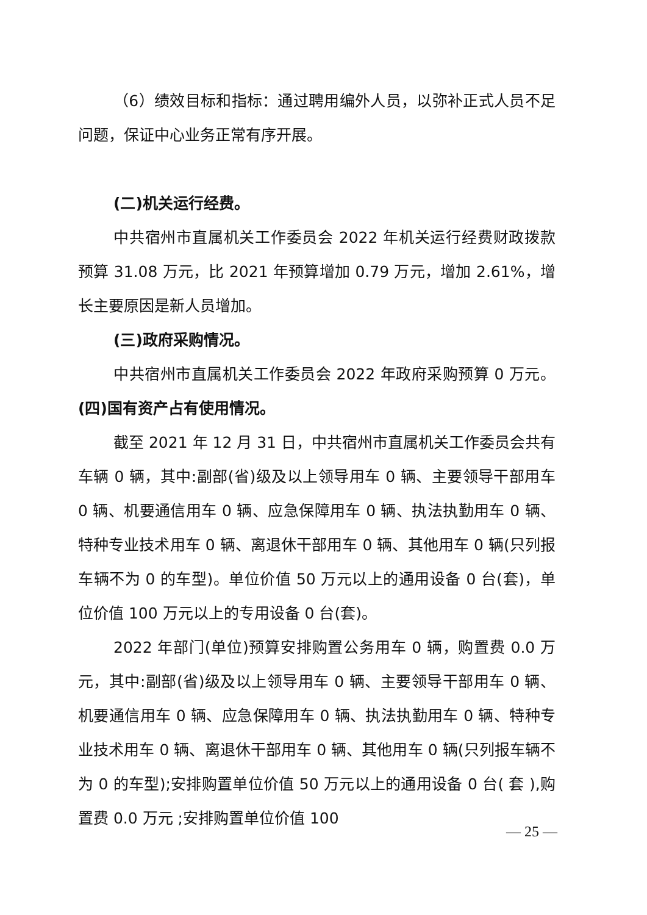（6）绩效目标和指标：通过聘用编外人员，以弥补正式人员不足问题，保证中心业务正常有序开展。
(二)机关运行经费。
中共宿州市直属机关工作委员会 2022 年机关运行经费财政拨款预算 31.08 万元，比 2021 年预算增加 0.79 万元，增加 2.61%，增长主要原因是新人员增加。
(三)政府采购情况。
中共宿州市直属机关工作委员会 2022 年政府采购预算 0 万元。(四)国有资产占有使用情况。
截至 2021 年 12 月 31 日，中共宿州市直属机关工作委员会共有车辆 0 辆，其中:副部(省)级及以上领导用车 0 辆、主要领导干部用车 0 辆、机要通信用车 0 辆、应急保障用车 0 辆、执法执勤用车 0 辆、特种专业技术用车 0 辆、离退休干部用车 0 辆、其他用车 0 辆(只列报车辆不为 0 的车型)。单位价值 50 万元以上的通用设备 0 台(套)，单位价值 100 万元以上的专用设备 0 台(套)。
2022 年部门(单位)预算安排购置公务用车 0 辆，购置费 0.0 万元，其中:副部(省)级及以上领导用车 0 辆、主要领导干部用车 0 辆、机要通信用车 0 辆、应急保障用车 0 辆、执法执勤用车 0 辆、特种专业技术用车 0 辆、离退休干部用车 0 辆、其他用车 0 辆(只列报车辆不为 0 的车型);安排购置单位价值 50 万元以上的通用设备 0 台( 套 ),购置费 0.0 万元 ;安排购置单位价值 100
— 25 —